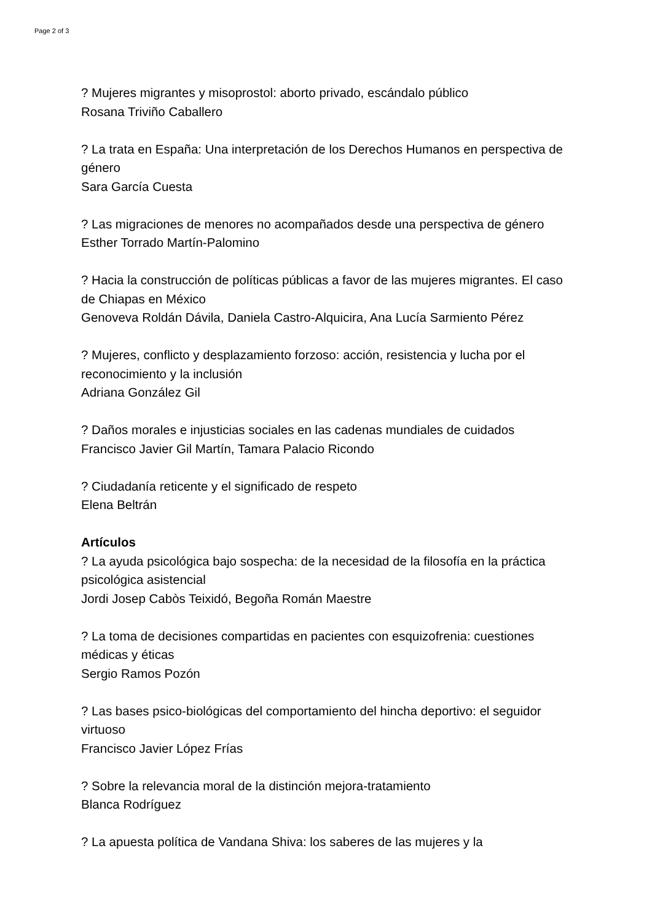Page 2 of 3
? Mujeres migrantes y misoprostol: aborto privado, escándalo público
Rosana Triviño Caballero
? La trata en España: Una interpretación de los Derechos Humanos en perspectiva de género
Sara García Cuesta
? Las migraciones de menores no acompañados desde una perspectiva de género
Esther Torrado Martín-Palomino
? Hacia la construcción de políticas públicas a favor de las mujeres migrantes. El caso de Chiapas en México
Genoveva Roldán Dávila, Daniela Castro-Alquicira, Ana Lucía Sarmiento Pérez
? Mujeres, conflicto y desplazamiento forzoso: acción, resistencia y lucha por el reconocimiento y la inclusión
Adriana González Gil
? Daños morales e injusticias sociales en las cadenas mundiales de cuidados
Francisco Javier Gil Martín, Tamara Palacio Ricondo
? Ciudadanía reticente y el significado de respeto
Elena Beltrán
Artículos
? La ayuda psicológica bajo sospecha: de la necesidad de la filosofía en la práctica psicológica asistencial
Jordi Josep Cabòs Teixidó, Begoña Román Maestre
? La toma de decisiones compartidas en pacientes con esquizofrenia: cuestiones médicas y éticas
Sergio Ramos Pozón
? Las bases psico-biológicas del comportamiento del hincha deportivo: el seguidor virtuoso
Francisco Javier López Frías
? Sobre la relevancia moral de la distinción mejora-tratamiento
Blanca Rodríguez
? La apuesta política de Vandana Shiva: los saberes de las mujeres y la